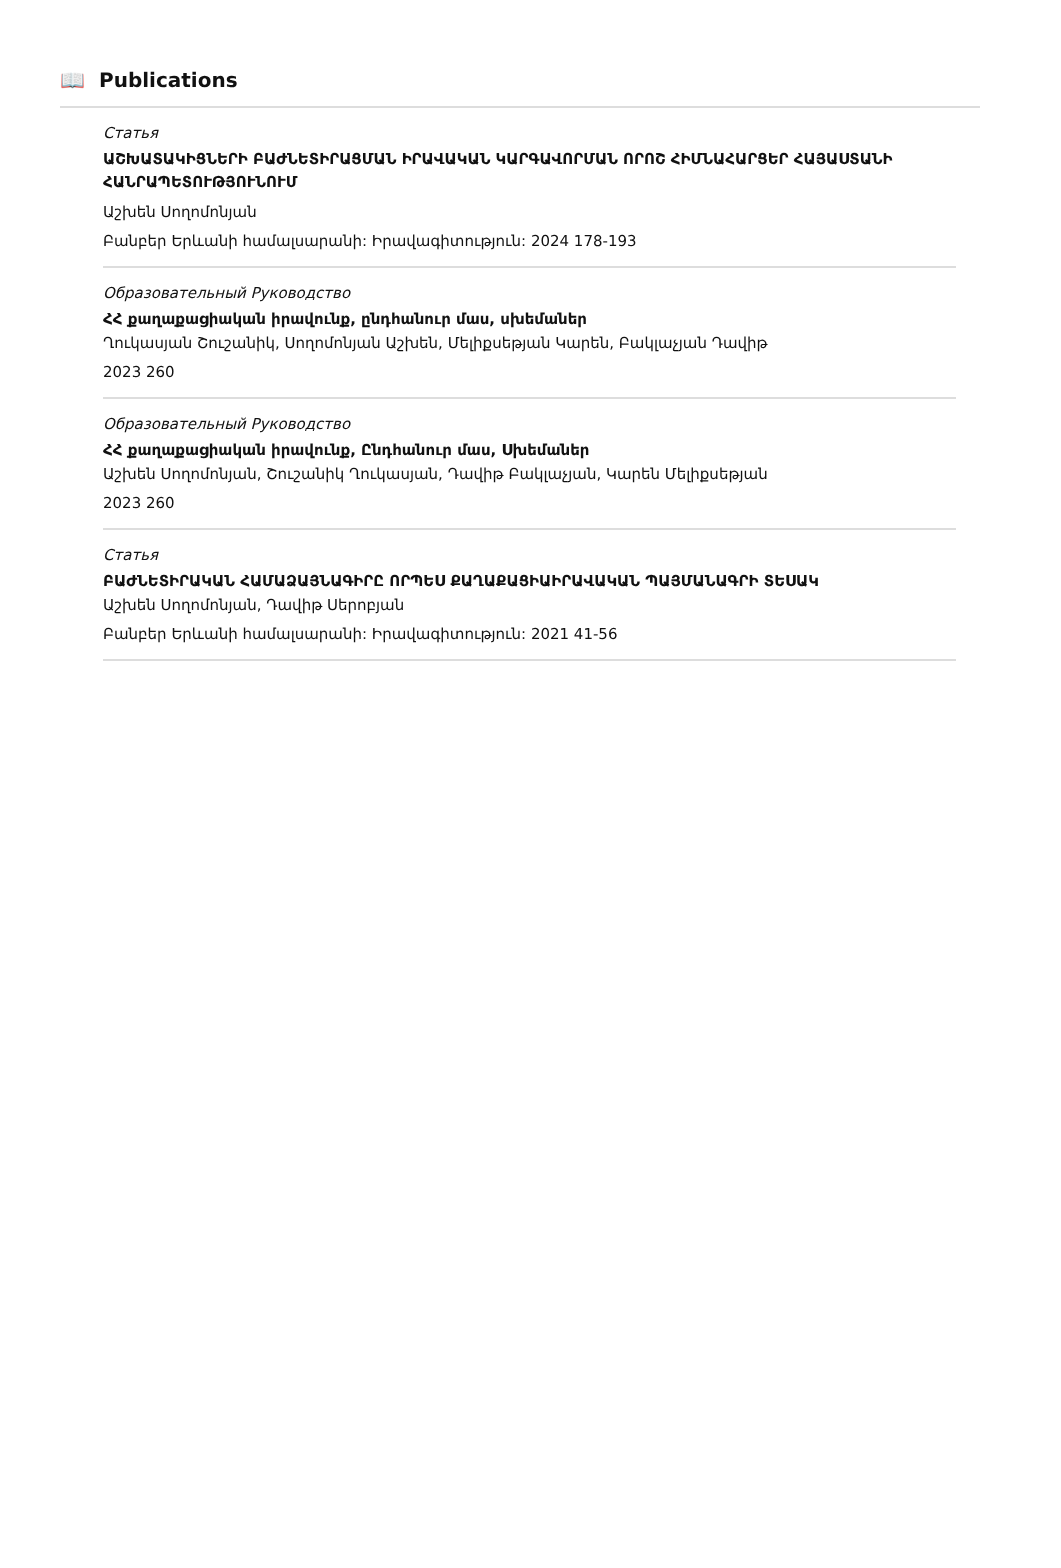📖 Publications
Статья
ԱՇԽԱՏԱԿԻՑՆԵՐԻ ԲԱԺՆԵՏԻՐԱՑՄԱՆ ԻՐԱՎԱԿԱՆ ԿԱՐԳԱՎՈՐՄԱՆ ՈՐՈՇ ՀԻՄՆԱՀԱՐՑԵՐ ՀԱՅԱՍՏԱՆԻ ՀԱՆՐԱՊԵՏՈՒԹՅՈՒՆՈՒՄ
Աշխեն Սողոմոնյան
Բանբեր Երևանի համալսարանի: Իրավագիտություն: 2024 178-193
Образовательный Руководство
ՀՀ քաղաքացիական իրավունք, ընդհանուր մաս, սխեմաներ
Ղուկասյան Շուշանիկ, Սողոմոնյան Աշխեն, Մելիքսեթյան Կարեն, Բակլաչյան Դավիթ
2023 260
Образовательный Руководство
ՀՀ քաղաքացիական իրավունք, Ընդհանուր մաս, Սխեմաներ
Աշխեն Սողոմոնյան, Շուշանիկ Ղուկասյան, Դավիթ Բակլաչյան, Կարեն Մելիքսեթյան
2023 260
Статья
ԲԱԺՆԵՏԻՐԱԿԱՆ ՀԱՄԱՁԱՅՆԱԳԻՐԸ ՈՐՊԵՍ ՔԱՂԱՔԱՑԻԱԻՐԱՎԱԿԱՆ ՊԱՅՄԱՆԱԳՐԻ ՏԵՍԱԿ
Աշխեն Սողոմոնյան, Դավիթ Սերոբյան
Բանբեր Երևանի համալսարանի: Իրավագիտություն: 2021 41-56